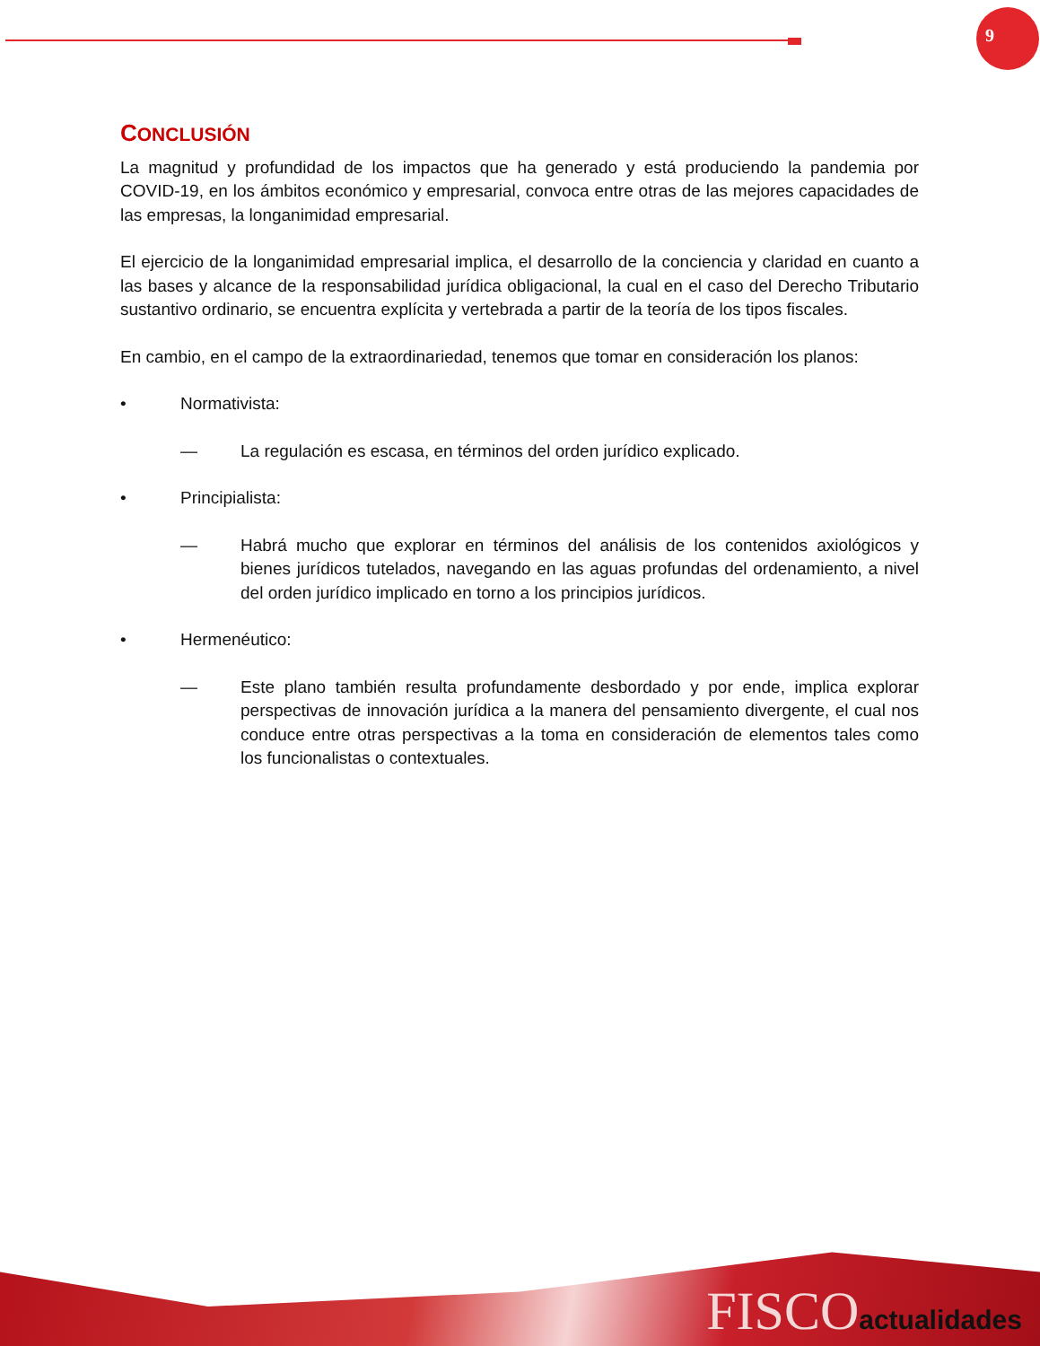9
CONCLUSIÓN
La magnitud y profundidad de los impactos que ha generado y está produciendo la pandemia por COVID-19, en los ámbitos económico y empresarial, convoca entre otras de las mejores capacidades de las empresas, la longanimidad empresarial.
El ejercicio de la longanimidad empresarial implica, el desarrollo de la conciencia y claridad en cuanto a las bases y alcance de la responsabilidad jurídica obligacional, la cual en el caso del Derecho Tributario sustantivo ordinario, se encuentra explícita y vertebrada a partir de la teoría de los tipos fiscales.
En cambio, en el campo de la extraordinariedad, tenemos que tomar en consideración los planos:
• Normativista:
— La regulación es escasa, en términos del orden jurídico explicado.
• Principialista:
— Habrá mucho que explorar en términos del análisis de los contenidos axiológicos y bienes jurídicos tutelados, navegando en las aguas profundas del ordenamiento, a nivel del orden jurídico implicado en torno a los principios jurídicos.
• Hermenéutico:
— Este plano también resulta profundamente desbordado y por ende, implica explorar perspectivas de innovación jurídica a la manera del pensamiento divergente, el cual nos conduce entre otras perspectivas a la toma en consideración de elementos tales como los funcionalistas o contextuales.
FISCOactualidades